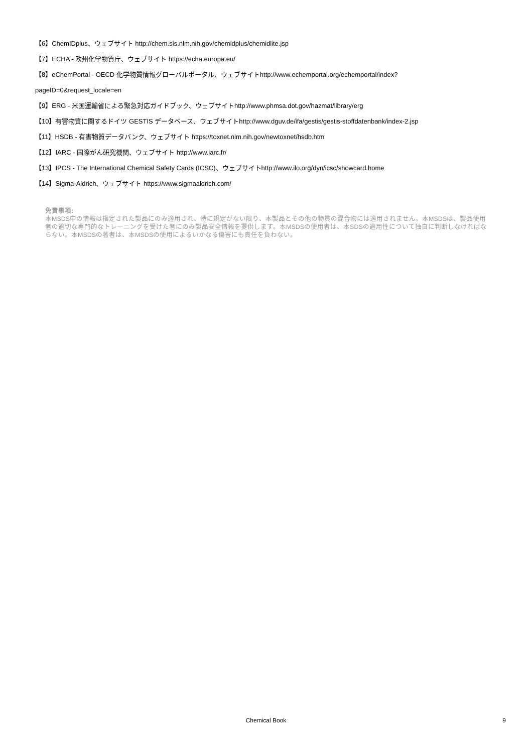【6】ChemIDplus、ウェブサイト http://chem.sis.nlm.nih.gov/chemidplus/chemidlite.jsp
【7】ECHA - 欧州化学物質庁、ウェブサイト https://echa.europa.eu/
【8】eChemPortal - OECD 化学物質情報グローバルポータル、ウェブサイトhttp://www.echemportal.org/echemportal/index?
pageID=0&request_locale=en
【9】ERG - 米国運輸省による緊急対応ガイドブック、ウェブサイトhttp://www.phmsa.dot.gov/hazmat/library/erg
【10】有害物質に関するドイツ GESTIS データベース、ウェブサイトhttp://www.dguv.de/ifa/gestis/gestis-stoffdatenbank/index-2.jsp
【11】HSDB - 有害物質データバンク、ウェブサイト https://toxnet.nlm.nih.gov/newtoxnet/hsdb.htm
【12】IARC - 国際がん研究機関、ウェブサイト http://www.iarc.fr/
【13】IPCS - The International Chemical Safety Cards (ICSC)、ウェブサイトhttp://www.ilo.org/dyn/icsc/showcard.home
【14】Sigma-Aldrich、ウェブサイト https://www.sigmaaldrich.com/
免責事項:
本MSDS中の情報は指定された製品にのみ適用され、特に規定がない限り、本製品とその他の物質の混合物には適用されません。本MSDSは、製品使用者の適切な専門的なトレーニングを受けた者にのみ製品安全情報を提供します。本MSDSの使用者は、本SDSの適用性について独自に判断しなければならない。本MSDSの著者は、本MSDSの使用によるいかなる傷害にも責任を負わない。
Chemical Book
9